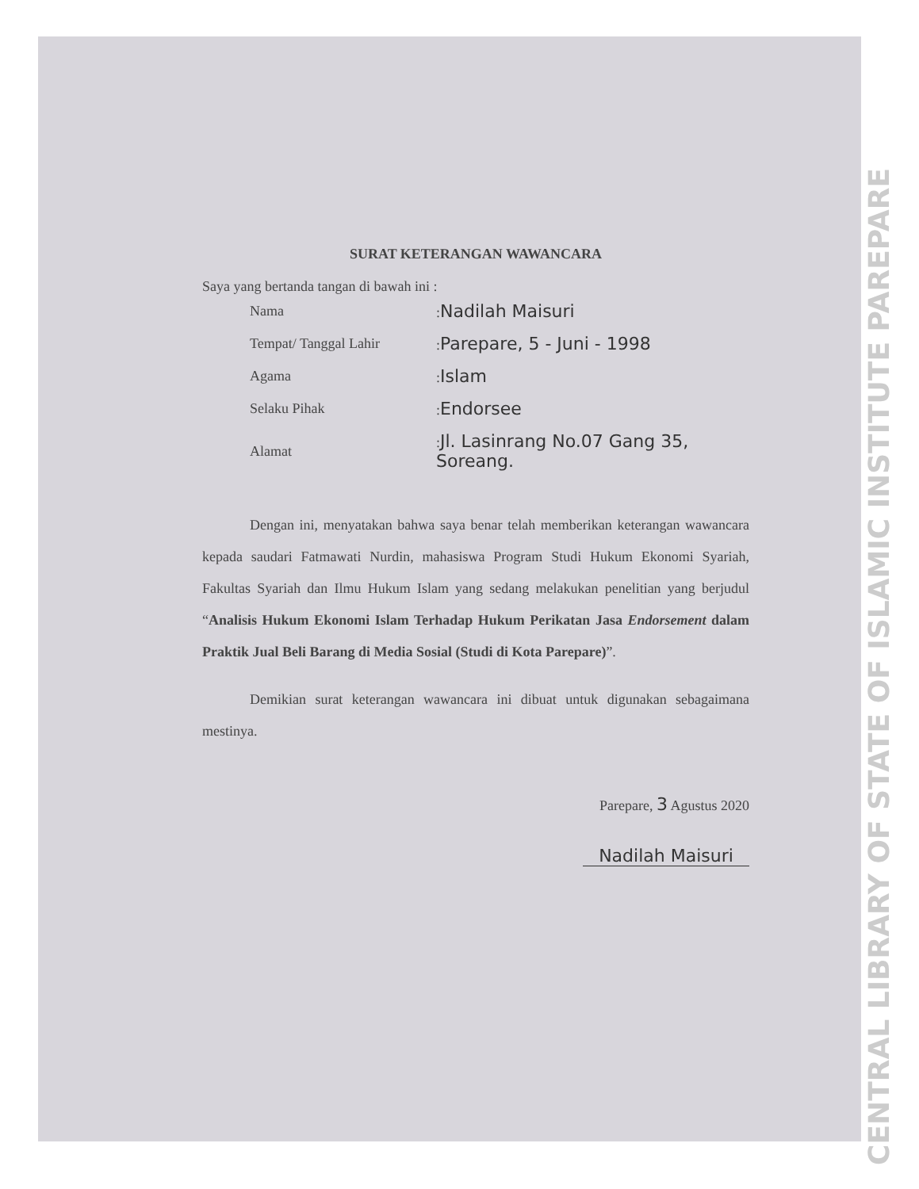SURAT KETERANGAN WAWANCARA
Saya yang bertanda tangan di bawah ini :
| Nama | : Nadilah Maisuri |
| Tempat/ Tanggal Lahir | : Parepare, 5 - Juni - 1998 |
| Agama | : Islam |
| Selaku Pihak | : Endorsee |
| Alamat | : Jl. Lasinrang No.07 Gang 35, Soreang. |
Dengan ini, menyatakan bahwa saya benar telah memberikan keterangan wawancara kepada saudari Fatmawati Nurdin, mahasiswa Program Studi Hukum Ekonomi Syariah, Fakultas Syariah dan Ilmu Hukum Islam yang sedang melakukan penelitian yang berjudul “Analisis Hukum Ekonomi Islam Terhadap Hukum Perikatan Jasa Endorsement dalam Praktik Jual Beli Barang di Media Sosial (Studi di Kota Parepare)”.
Demikian surat keterangan wawancara ini dibuat untuk digunakan sebagaimana mestinya.
Parepare, 3 Agustus 2020
Nadilah Maisuri
CENTRAL LIBRARY OF STATE OF ISLAMIC INSTITUTE PAREPARE